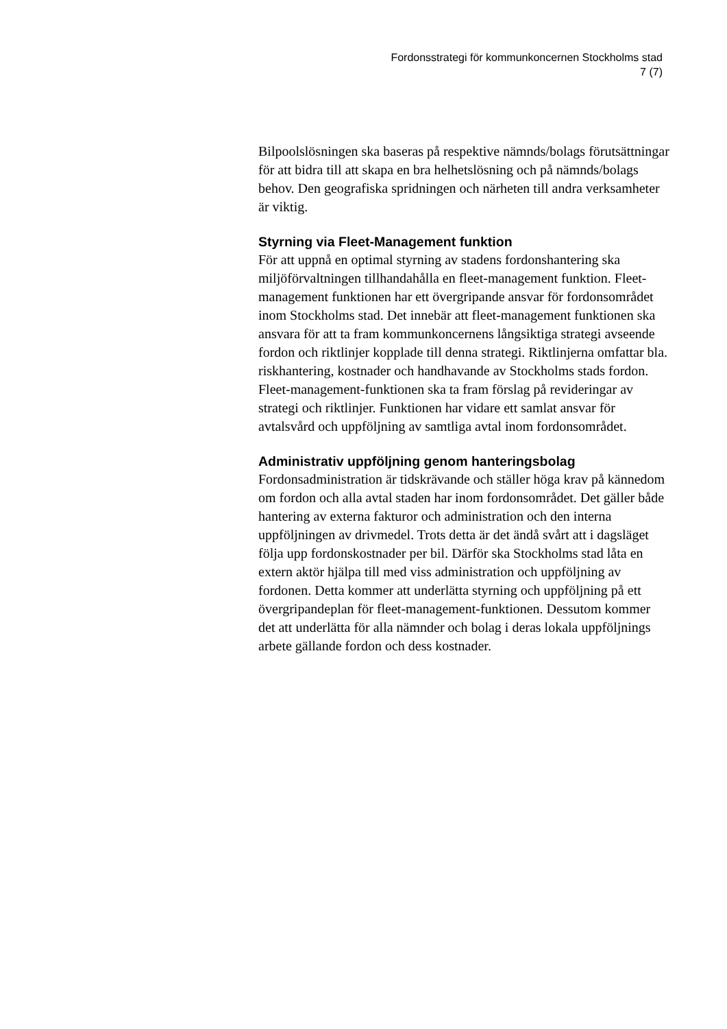Fordonsstrategi för kommunkoncernen Stockholms stad
7 (7)
Bilpoolslösningen ska baseras på respektive nämnds/bolags förutsättningar för att bidra till att skapa en bra helhetslösning och på nämnds/bolags behov. Den geografiska spridningen och närheten till andra verksamheter är viktig.
Styrning via Fleet-Management funktion
För att uppnå en optimal styrning av stadens fordonshantering ska miljöförvaltningen tillhandahålla en fleet-management funktion. Fleet-management funktionen har ett övergripande ansvar för fordonsområdet inom Stockholms stad. Det innebär att fleet-management funktionen ska ansvara för att ta fram kommunkoncernens långsiktiga strategi avseende fordon och riktlinjer kopplade till denna strategi. Riktlinjerna omfattar bla. riskhantering, kostnader och handhavande av Stockholms stads fordon. Fleet-management-funktionen ska ta fram förslag på revideringar av strategi och riktlinjer. Funktionen har vidare ett samlat ansvar för avtalsvård och uppföljning av samtliga avtal inom fordonsområdet.
Administrativ uppföljning genom hanteringsbolag
Fordonsadministration är tidskrävande och ställer höga krav på kännedom om fordon och alla avtal staden har inom fordonsområdet. Det gäller både hantering av externa fakturor och administration och den interna uppföljningen av drivmedel. Trots detta är det ändå svårt att i dagsläget följa upp fordonskostnader per bil. Därför ska Stockholms stad låta en extern aktör hjälpa till med viss administration och uppföljning av fordonen. Detta kommer att underlätta styrning och uppföljning på ett övergripandeplan för fleet-management-funktionen. Dessutom kommer det att underlätta för alla nämnder och bolag i deras lokala uppföljnings arbete gällande fordon och dess kostnader.